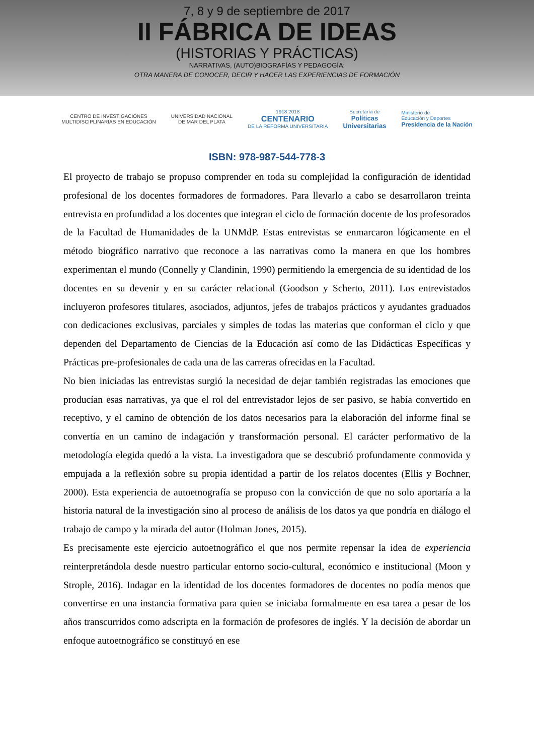7, 8 y 9 de septiembre de 2017
II FÁBRICA DE IDEAS
(HISTORIAS Y PRÁCTICAS)
NARRATIVAS, (AUTO)BIOGRAFÍAS Y PEDAGOGÍA:
OTRA MANERA DE CONOCER, DECIR Y HACER LAS EXPERIENCIAS DE FORMACIÓN
CENTRO DE INVESTIGACIONES
MULTIDISCIPLINARIAS EN EDUCACIÓN
UNIVERSIDAD NACIONAL
DE MAR DEL PLATA
1918 2018
CENTENARIO
DE LA REFORMA UNIVERSITARIA
Secretaría de
Políticas
Universitarias
Ministerio de
Educación y Deportes
Presidencia de la Nación
ISBN: 978-987-544-778-3
El proyecto de trabajo se propuso comprender en toda su complejidad la configuración de identidad profesional de los docentes formadores de formadores. Para llevarlo a cabo se desarrollaron treinta entrevista en profundidad a los docentes que integran el ciclo de formación docente de los profesorados de la Facultad de Humanidades de la UNMdP. Estas entrevistas se enmarcaron lógicamente en el método biográfico narrativo que reconoce a las narrativas como la manera en que los hombres experimentan el mundo (Connelly y Clandinin, 1990) permitiendo la emergencia de su identidad de los docentes en su devenir y en su carácter relacional (Goodson y Scherto, 2011). Los entrevistados incluyeron profesores titulares, asociados, adjuntos, jefes de trabajos prácticos y ayudantes graduados con dedicaciones exclusivas, parciales y simples de todas las materias que conforman el ciclo y que dependen del Departamento de Ciencias de la Educación así como de las Didácticas Específicas y Prácticas pre-profesionales de cada una de las carreras ofrecidas en la Facultad.
No bien iniciadas las entrevistas surgió la necesidad de dejar también registradas las emociones que producían esas narrativas, ya que el rol del entrevistador lejos de ser pasivo, se había convertido en receptivo, y el camino de obtención de los datos necesarios para la elaboración del informe final se convertía en un camino de indagación y transformación personal. El carácter performativo de la metodología elegida quedó a la vista. La investigadora que se descubrió profundamente conmovida y empujada a la reflexión sobre su propia identidad a partir de los relatos docentes (Ellis y Bochner, 2000). Esta experiencia de autoetnografía se propuso con la convicción de que no solo aportaría a la historia natural de la investigación sino al proceso de análisis de los datos ya que pondría en diálogo el trabajo de campo y la mirada del autor (Holman Jones, 2015).
Es precisamente este ejercicio autoetnográfico el que nos permite repensar la idea de experiencia reinterpretándola desde nuestro particular entorno socio-cultural, económico e institucional (Moon y Strople, 2016). Indagar en la identidad de los docentes formadores de docentes no podía menos que convertirse en una instancia formativa para quien se iniciaba formalmente en esa tarea a pesar de los años transcurridos como adscripta en la formación de profesores de inglés. Y la decisión de abordar un enfoque autoetnográfico se constituyó en ese